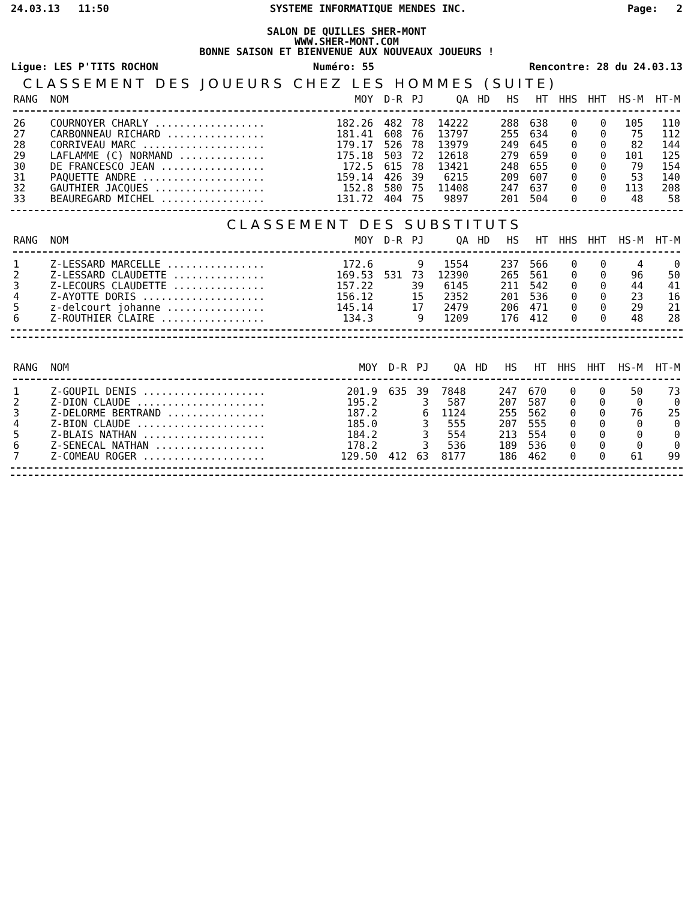24.03.13 11:50 SYSTEME INFORMATIQUE MENDES INC. Page: 2
SALON DE QUILLES SHER-MONT
WWW.SHER-MONT.COM
BONNE SAISON ET BIENVENUE AUX NOUVEAUX JOUEURS !
Ligue: LES P'TITS ROCHON Numéro: 55 Rencontre: 28 du 24.03.13
CLASSEMENT DES JOUEURS CHEZ LES HOMMES (SUITE)
| RANG | NOM | MOY | D-R | PJ | QA | HD | HS | HT | HHS | HHT | HS-M | HT-M |
| --- | --- | --- | --- | --- | --- | --- | --- | --- | --- | --- | --- | --- |
| 26 | COURNOYER CHARLY .................. | 182.26 | 482 | 78 | 14222 | | 288 | 638 | 0 | 0 | 105 | 110 |
| 27 | CARBONNEAU RICHARD ................ | 181.41 | 608 | 76 | 13797 | | 255 | 634 | 0 | 0 | 75 | 112 |
| 28 | CORRIVEAU MARC .................... | 179.17 | 526 | 78 | 13979 | | 249 | 645 | 0 | 0 | 82 | 144 |
| 29 | LAFLAMME (C) NORMAND .............. | 175.18 | 503 | 72 | 12618 | | 279 | 659 | 0 | 0 | 101 | 125 |
| 30 | DE FRANCESCO JEAN ................. | 172.5 | 615 | 78 | 13421 | | 248 | 655 | 0 | 0 | 79 | 154 |
| 31 | PAQUETTE ANDRE .................... | 159.14 | 426 | 39 | 6215 | | 209 | 607 | 0 | 0 | 53 | 140 |
| 32 | GAUTHIER JACQUES .................. | 152.8 | 580 | 75 | 11408 | | 247 | 637 | 0 | 0 | 113 | 208 |
| 33 | BEAUREGARD MICHEL ................. | 131.72 | 404 | 75 | 9897 | | 201 | 504 | 0 | 0 | 48 | 58 |
CLASSEMENT DES SUBSTITUTS
| RANG | NOM | MOY | D-R | PJ | QA | HD | HS | HT | HHS | HHT | HS-M | HT-M |
| --- | --- | --- | --- | --- | --- | --- | --- | --- | --- | --- | --- | --- |
| 1 | Z-LESSARD MARCELLE ................ | 172.6 | | 9 | 1554 | | 237 | 566 | 0 | 0 | 4 | 0 |
| 2 | Z-LESSARD CLAUDETTE ............... | 169.53 | 531 | 73 | 12390 | | 265 | 561 | 0 | 0 | 96 | 50 |
| 3 | Z-LECOURS CLAUDETTE ............... | 157.22 | | 39 | 6145 | | 211 | 542 | 0 | 0 | 44 | 41 |
| 4 | Z-AYOTTE DORIS .................... | 156.12 | | 15 | 2352 | | 201 | 536 | 0 | 0 | 23 | 16 |
| 5 | z-delcourt johanne ................ | 145.14 | | 17 | 2479 | | 206 | 471 | 0 | 0 | 29 | 21 |
| 6 | Z-ROUTHIER CLAIRE ................. | 134.3 | | 9 | 1209 | | 176 | 412 | 0 | 0 | 48 | 28 |
| RANG | NOM | MOY | D-R | PJ | QA | HD | HS | HT | HHS | HHT | HS-M | HT-M |
| --- | --- | --- | --- | --- | --- | --- | --- | --- | --- | --- | --- | --- |
| 1 | Z-GOUPIL DENIS .................... | 201.9 | 635 | 39 | 7848 | | 247 | 670 | 0 | 0 | 50 | 73 |
| 2 | Z-DION CLAUDE ..................... | 195.2 | | 3 | 587 | | 207 | 587 | 0 | 0 | 0 | 0 |
| 3 | Z-DELORME BERTRAND ................ | 187.2 | | 6 | 1124 | | 255 | 562 | 0 | 0 | 76 | 25 |
| 4 | Z-BION CLAUDE ..................... | 185.0 | | 3 | 555 | | 207 | 555 | 0 | 0 | 0 | 0 |
| 5 | Z-BLAIS NATHAN .................... | 184.2 | | 3 | 554 | | 213 | 554 | 0 | 0 | 0 | 0 |
| 6 | Z-SENECAL NATHAN .................. | 178.2 | | 3 | 536 | | 189 | 536 | 0 | 0 | 0 | 0 |
| 7 | Z-COMEAU ROGER .................... | 129.50 | 412 | 63 | 8177 | | 186 | 462 | 0 | 0 | 61 | 99 |